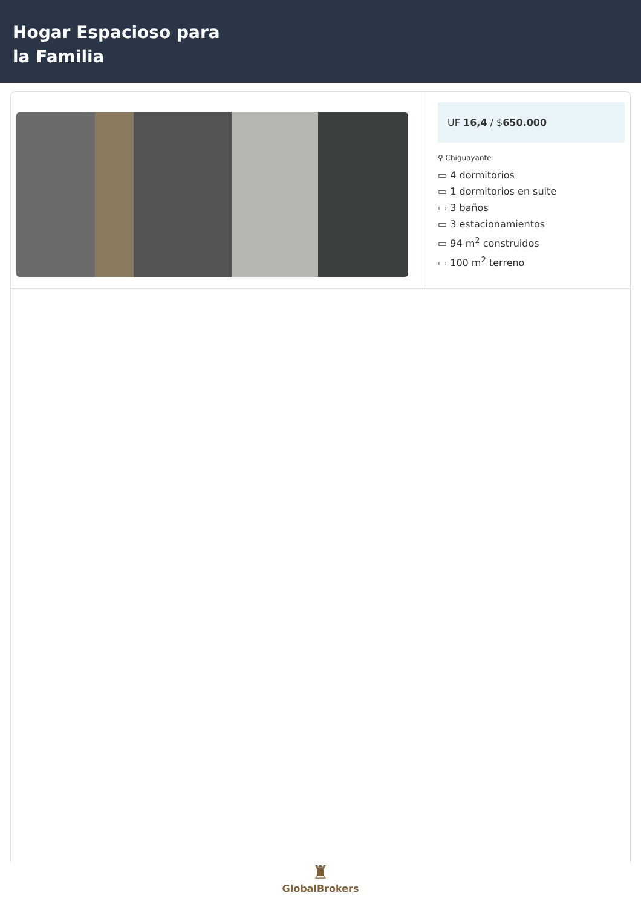Hogar Espacioso para la Familia
UF 16,4 / $650.000
⚲ Chiguayante
▭ 4 dormitorios
▭ 1 dormitorios en suite
▭ 3 baños
▭ 3 estacionamientos
▭ 94 m<sup>2</sup> construidos
▭ 100 m<sup>2</sup> terreno
♜
GlobalBrokers